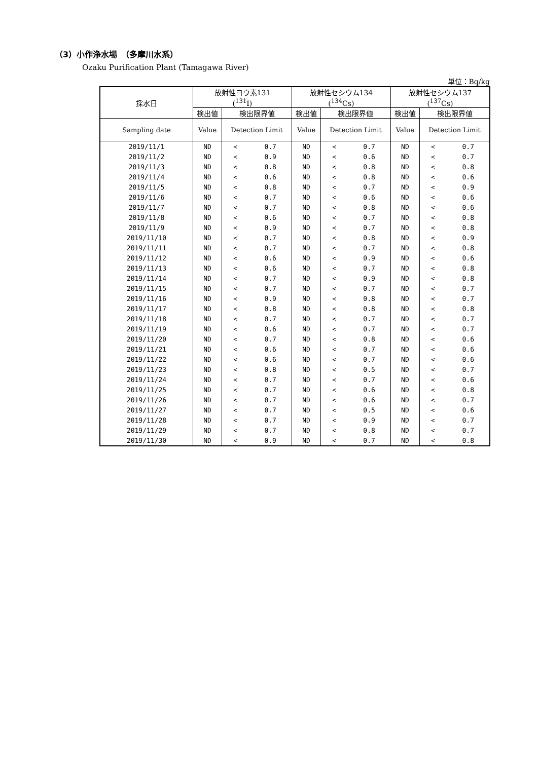（3）小作浄水場　（多摩川水系）
Ozaku Purification Plant (Tamagawa River)
単位：Bq/kg
| 採水日 | 放射性ヨウ素131 (<sup>131</sup>I) | | | 放射性セシウム134 (<sup>134</sup>Cs) | | | 放射性セシウム137 (<sup>137</sup>Cs) | | |
| --- | --- | --- | --- | --- | --- | --- | --- | --- | --- |
| | 検出値 | 検出限界値 | | 検出値 | 検出限界値 | | 検出値 | 検出限界値 | |
| Sampling date | Value | Detection Limit | | Value | Detection Limit | | Value | Detection Limit | |
| 2019/11/1 | ND | < | 0.7 | ND | < | 0.7 | ND | < | 0.7 |
| 2019/11/2 | ND | < | 0.9 | ND | < | 0.6 | ND | < | 0.7 |
| 2019/11/3 | ND | < | 0.8 | ND | < | 0.8 | ND | < | 0.8 |
| 2019/11/4 | ND | < | 0.6 | ND | < | 0.8 | ND | < | 0.6 |
| 2019/11/5 | ND | < | 0.8 | ND | < | 0.7 | ND | < | 0.9 |
| 2019/11/6 | ND | < | 0.7 | ND | < | 0.6 | ND | < | 0.6 |
| 2019/11/7 | ND | < | 0.7 | ND | < | 0.8 | ND | < | 0.6 |
| 2019/11/8 | ND | < | 0.6 | ND | < | 0.7 | ND | < | 0.8 |
| 2019/11/9 | ND | < | 0.9 | ND | < | 0.7 | ND | < | 0.8 |
| 2019/11/10 | ND | < | 0.7 | ND | < | 0.8 | ND | < | 0.9 |
| 2019/11/11 | ND | < | 0.7 | ND | < | 0.7 | ND | < | 0.8 |
| 2019/11/12 | ND | < | 0.6 | ND | < | 0.9 | ND | < | 0.6 |
| 2019/11/13 | ND | < | 0.6 | ND | < | 0.7 | ND | < | 0.8 |
| 2019/11/14 | ND | < | 0.7 | ND | < | 0.9 | ND | < | 0.8 |
| 2019/11/15 | ND | < | 0.7 | ND | < | 0.7 | ND | < | 0.7 |
| 2019/11/16 | ND | < | 0.9 | ND | < | 0.8 | ND | < | 0.7 |
| 2019/11/17 | ND | < | 0.8 | ND | < | 0.8 | ND | < | 0.8 |
| 2019/11/18 | ND | < | 0.7 | ND | < | 0.7 | ND | < | 0.7 |
| 2019/11/19 | ND | < | 0.6 | ND | < | 0.7 | ND | < | 0.7 |
| 2019/11/20 | ND | < | 0.7 | ND | < | 0.8 | ND | < | 0.6 |
| 2019/11/21 | ND | < | 0.6 | ND | < | 0.7 | ND | < | 0.6 |
| 2019/11/22 | ND | < | 0.6 | ND | < | 0.7 | ND | < | 0.6 |
| 2019/11/23 | ND | < | 0.8 | ND | < | 0.5 | ND | < | 0.7 |
| 2019/11/24 | ND | < | 0.7 | ND | < | 0.7 | ND | < | 0.6 |
| 2019/11/25 | ND | < | 0.7 | ND | < | 0.6 | ND | < | 0.8 |
| 2019/11/26 | ND | < | 0.7 | ND | < | 0.6 | ND | < | 0.7 |
| 2019/11/27 | ND | < | 0.7 | ND | < | 0.5 | ND | < | 0.6 |
| 2019/11/28 | ND | < | 0.7 | ND | < | 0.9 | ND | < | 0.7 |
| 2019/11/29 | ND | < | 0.7 | ND | < | 0.8 | ND | < | 0.7 |
| 2019/11/30 | ND | < | 0.9 | ND | < | 0.7 | ND | < | 0.8 |